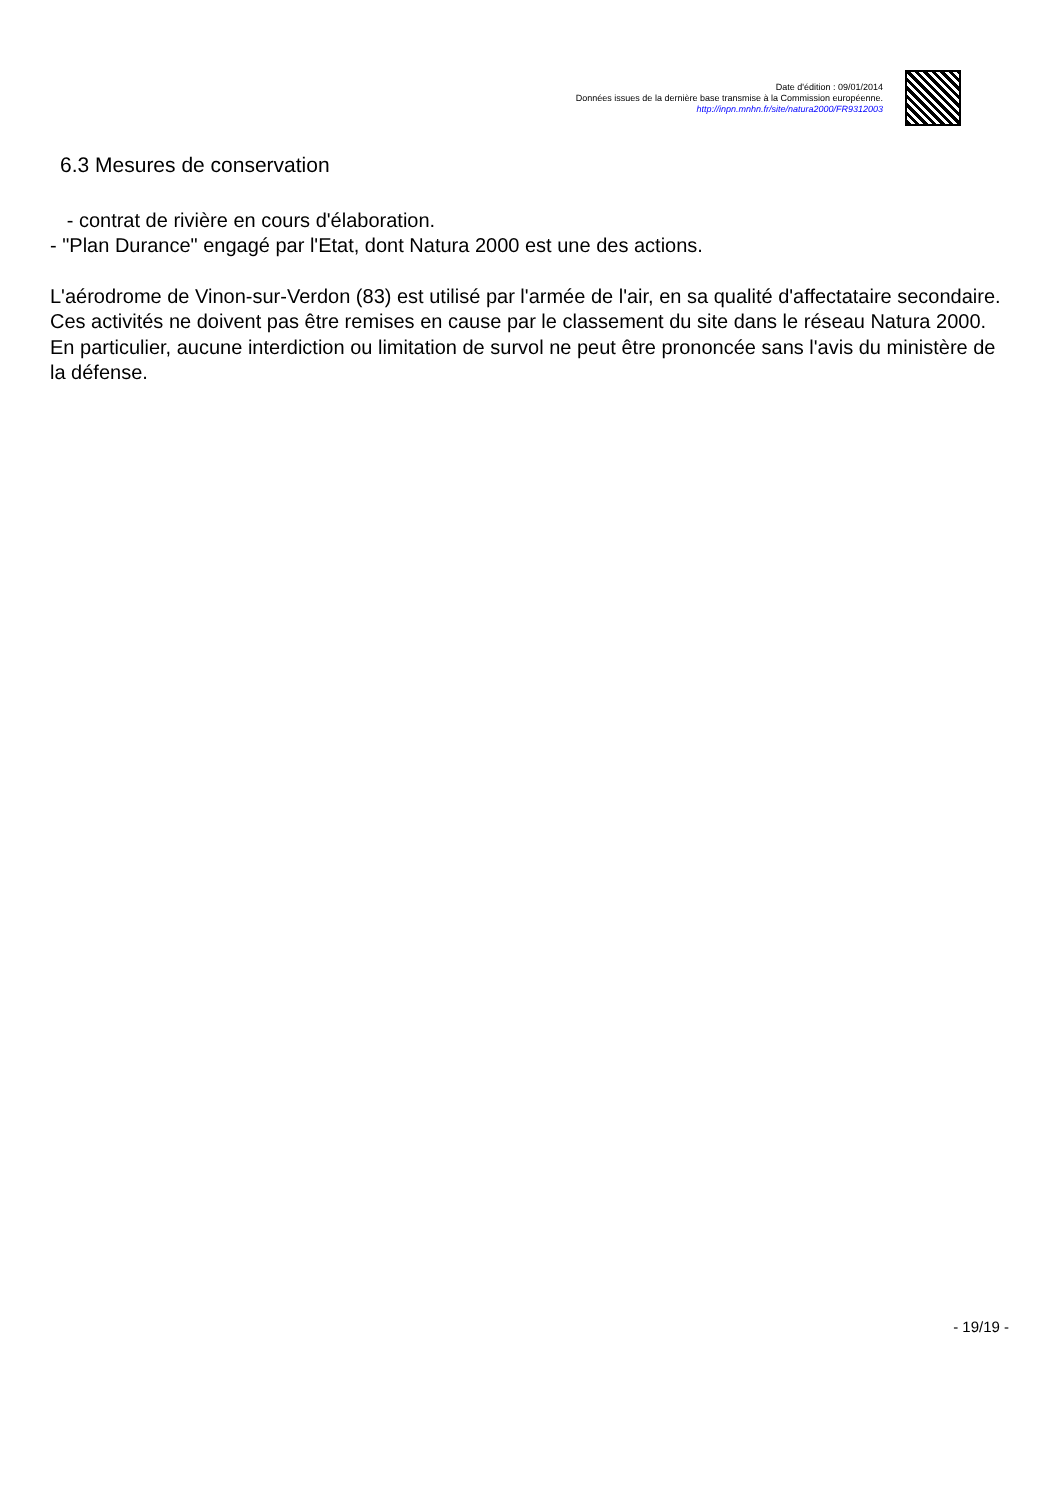Date d'édition : 09/01/2014
Données issues de la dernière base transmise à la Commission européenne.
http://inpn.mnhn.fr/site/natura2000/FR9312003
6.3 Mesures de conservation
- contrat de rivière en cours d'élaboration.
- "Plan Durance" engagé par l'Etat, dont Natura 2000 est une des actions.
L'aérodrome de Vinon-sur-Verdon (83) est utilisé par l'armée de l'air, en sa qualité d'affectataire secondaire. Ces activités ne doivent pas être remises en cause par le classement du site dans le réseau Natura 2000. En particulier, aucune interdiction ou limitation de survol ne peut être prononcée sans l'avis du ministère de la défense.
- 19/19 -